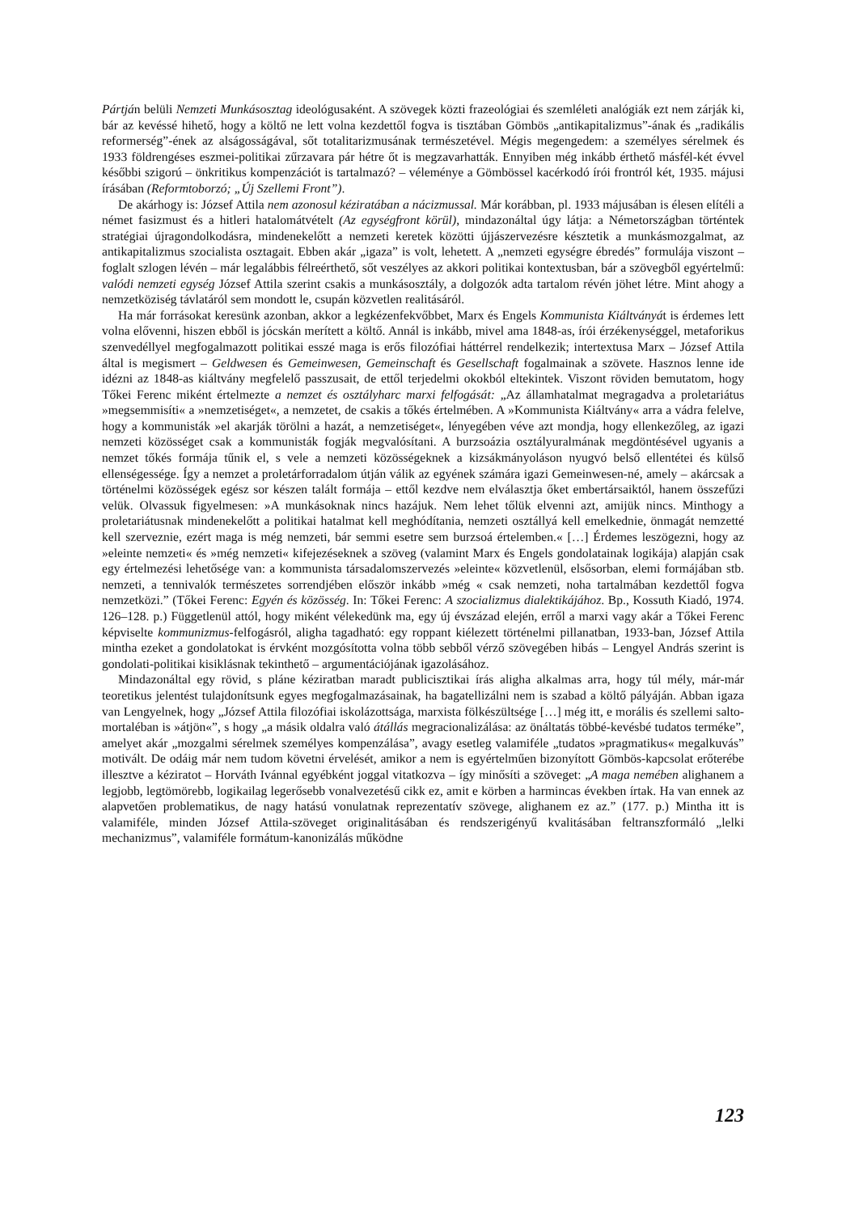Pártján belüli Nemzeti Munkásosztag ideológusaként. A szövegek közti frazeológiai és szemléleti analógiák ezt nem zárják ki, bár az kevéssé hihető, hogy a költő ne lett volna kezdettől fogva is tisztában Gömbös „antikapitalizmus”-ának és „radikális reformerség”-ének az alságosságával, sőt totalitarizmusának természetével. Mégis megengedem: a személyes sérelmek és 1933 földrengéses eszmei-politikai zűrzavara pár hétre őt is megzavarhatták. Ennyiben még inkább érthető másfél-két évvel későbbi szigorú – önkritikus kompenzációt is tartalmazó? – véleménye a Gömbössel kacérkodó írói frontról két, 1935. májusi írásában (Reformtoborzó; „Új Szellemi Front”).
De akárhogy is: József Attila nem azonosul kéziratában a nácizmussal. Már korábban, pl. 1933 májusában is élesen elítéli a német fasizmust és a hitleri hatalomátvételt (Az egységfront körül), mindazonáltal úgy látja: a Németországban történtek stratégiai újragondolkodásra, mindenekelőtt a nemzeti keretek közötti újjászervezésre késztetik a munkásmozgalmat, az antikapitalizmus szocialista osztagait. Ebben akár „igaza” is volt, lehetett. A „nemzeti egységre ébredés” formulája viszont – foglalt szlogen lévén – már legalábbis félreérthető, sőt veszélyes az akkori politikai kontextusban, bár a szövegből egyértelmű: valódi nemzeti egység József Attila szerint csakis a munkásosztály, a dolgozók adta tartalom révén jöhet létre. Mint ahogy a nemzetköziség távlatáról sem mondott le, csupán közvetlen realitásáról.
Ha már forrásokat keresünk azonban, akkor a legkézenfekvőbbet, Marx és Engels Kommunista Kiáltványát is érdemes lett volna elővenni, hiszen ebből is jócskán merített a költő. Annál is inkább, mivel ama 1848-as, írói érzékenységgel, metaforikus szenvedéllyel megfogalmazott politikai esszé maga is erős filozófiai háttérrel rendelkezik; intertextusa Marx – József Attila által is megismert – Geldwesen és Gemeinwesen, Gemeinschaft és Gesellschaft fogalmainak a szövete. Hasznos lenne ide idézni az 1848-as kiáltvány megfelelő passzusait, de ettől terjedelmi okokból eltekintek. Viszont röviden bemutatom, hogy Tőkei Ferenc miként értelmezte a nemzet és osztályharc marxi felfogását: „Az államhatalmat megragadva a proletariátus »megsemmisíti« a »nemzetiséget«, a nemzetet, de csakis a tőkés értelmében. A »Kommunista Kiáltvány« arra a vádra felelve, hogy a kommunisták »el akarják törölni a hazát, a nemzetiséget«, lényegében véve azt mondja, hogy ellenkezőleg, az igazi nemzeti közösséget csak a kommunisták fogják megvalósítani. A burzsoázia osztályuralmának megdöntésével ugyanis a nemzet tőkés formája tűnik el, s vele a nemzeti közösségeknek a kizsákmányoláson nyugvó belső ellentétei és külső ellenségessége. Így a nemzet a proletárforradalom útján válik az egyének számára igazi Gemeinwesen-né, amely – akárcsak a történelmi közösségek egész sor készen talált formája – ettől kezdve nem elválasztja őket embertársaiktól, hanem összefűzi velük. Olvassuk figyelmesen: »A munkásoknak nincs hazájuk. Nem lehet tőlük elvenni azt, amijük nincs. Minthogy a proletariátusnak mindenekelőtt a politikai hatalmat kell meghódítania, nemzeti osztállyá kell emelkednie, önmagát nemzetté kell szerveznie, ezért maga is még nemzeti, bár semmi esetre sem burzsoá értelemben.« […] Érdemes leszögezni, hogy az »eleinte nemzeti« és »még nemzeti« kifejezéseknek a szöveg (valamint Marx és Engels gondolatainak logikája) alapján csak egy értelmezési lehetősége van: a kommunista társadalomszervezés »eleinte« közvetlenül, elsősorban, elemi formájában stb. nemzeti, a tennivalók természetes sorrendjében először inkább »még « csak nemzeti, noha tartalmában kezdettől fogva nemzetközi.” (Tőkei Ferenc: Egyén és közösség. In: Tőkei Ferenc: A szocializmus dialektikájához. Bp., Kossuth Kiadó, 1974. 126–128. p.) Függetlenül attól, hogy miként vélekedünk ma, egy új évszázad elején, erről a marxi vagy akár a Tőkei Ferenc képviselte kommunizmus-felfogásról, aligha tagadható: egy roppant kiélezett történelmi pillanatban, 1933-ban, József Attila mintha ezeket a gondolatokat is érvként mozgósította volna több sebből vérző szövegében hibás – Lengyel András szerint is gondolati-politikai kisiklásnak tekinthető – argumentációjának igazolásához.
Mindazonáltal egy rövid, s pláne kéziratban maradt publicisztikai írás aligha alkalmas arra, hogy túl mély, már-már teoretikus jelentést tulajdonítsunk egyes megfogalmazásainak, ha bagatellizálni nem is szabad a költő pályáján. Abban igaza van Lengyelnek, hogy „József Attila filozófiai iskolázottsága, marxista fölkészültsége […] még itt, e morális és szellemi salto-mortaléban is »átjön«”, s hogy „a másik oldalra való átállás megracionalizálása: az önáltatás többé-kevésbé tudatos terméke”, amelyet akár „mozgalmi sérelmek személyes kompenzálása”, avagy esetleg valamiféle „tudatos »pragmatikus« megalkuvás” motivált. De odáig már nem tudom követni érvelését, amikor a nem is egyértelműen bizonyított Gömbös-kapcsolat erőterébe illesztve a kéziratot – Horváth Ivánnal egyébként joggal vitatkozva – így minősíti a szöveget: „A maga nemében alighanem a legjobb, legtömörebb, logikailag legerősebb vonalvezetésű cikk ez, amit e körben a harmincas években írtak. Ha van ennek az alapvetően problematikus, de nagy hatású vonulatnak reprezentatív szövege, alighanem ez az.” (177. p.) Mintha itt is valamiféle, minden József Attila-szöveget originalitásában és rendszerigényű kvalitásában feltranszformáló „lelki mechanizmus”, valamiféle formátum-kanonizálás működne
123